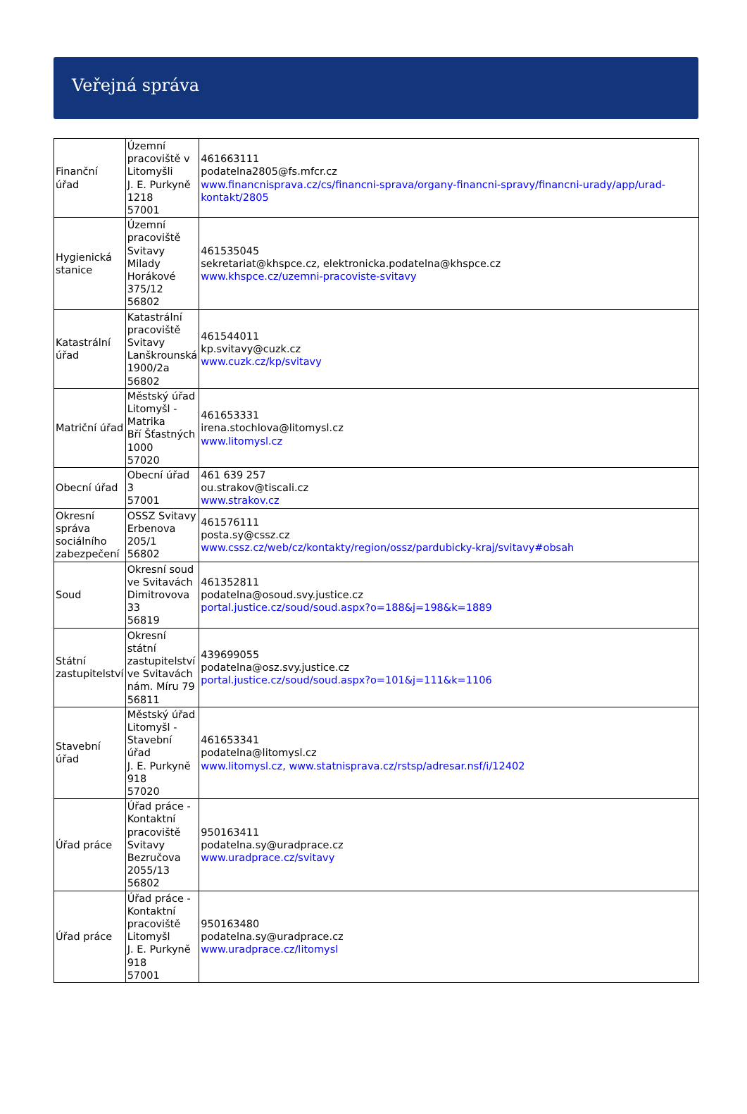Veřejná správa
| Finanční úřad | Územní pracoviště v Litomyšli J. E. Purkyně 1218 57001 | 461663111 podatelna2805@fs.mfcr.cz www.financnisprava.cz/cs/financni-sprava/organy-financni-spravy/financni-urady/app/urad-kontakt/2805 |
| Hygienická stanice | Územní pracoviště Svitavy Milady Horákové 375/12 56802 | 461535045 sekretariat@khspce.cz, elektronicka.podatelna@khspce.cz www.khspce.cz/uzemni-pracoviste-svitavy |
| Katastrální úřad | Katastrální pracoviště Svitavy Lanškrounská 1900/2a 56802 | 461544011 kp.svitavy@cuzk.cz www.cuzk.cz/kp/svitavy |
| Matriční úřad | Městský úřad Litomyšl - Matrika Bří Šťastných 1000 57020 | 461653331 irena.stochlova@litomysl.cz www.litomysl.cz |
| Obecní úřad | Obecní úřad 3 57001 | 461 639 257 ou.strakov@tiscali.cz www.strakov.cz |
| Okresní správa sociálního zabezpečení | OSSZ Svitavy Erbenova 205/1 56802 | 461576111 posta.sy@cssz.cz www.cssz.cz/web/cz/kontakty/region/ossz/pardubicky-kraj/svitavy#obsah |
| Soud | Okresní soud ve Svitavách Dimitrovova 33 56819 | 461352811 podatelna@osoud.svy.justice.cz portal.justice.cz/soud/soud.aspx?o=188&j=198&k=1889 |
| Státní zastupitelství | Okresní státní zastupitelství ve Svitavách nám. Míru 79 56811 | 439699055 podatelna@osz.svy.justice.cz portal.justice.cz/soud/soud.aspx?o=101&j=111&k=1106 |
| Stavební úřad | Městský úřad Litomyšl - Stavební úřad J. E. Purkyně 918 57020 | 461653341 podatelna@litomysl.cz www.litomysl.cz, www.statnisprava.cz/rstsp/adresar.nsf/i/12402 |
| Úřad práce | Úřad práce - Kontaktní pracoviště Svitavy Bezručova 2055/13 56802 | 950163411 podatelna.sy@uradprace.cz www.uradprace.cz/svitavy |
| Úřad práce | Úřad práce - Kontaktní pracoviště Litomyšl J. E. Purkyně 918 57001 | 950163480 podatelna.sy@uradprace.cz www.uradprace.cz/litomysl |